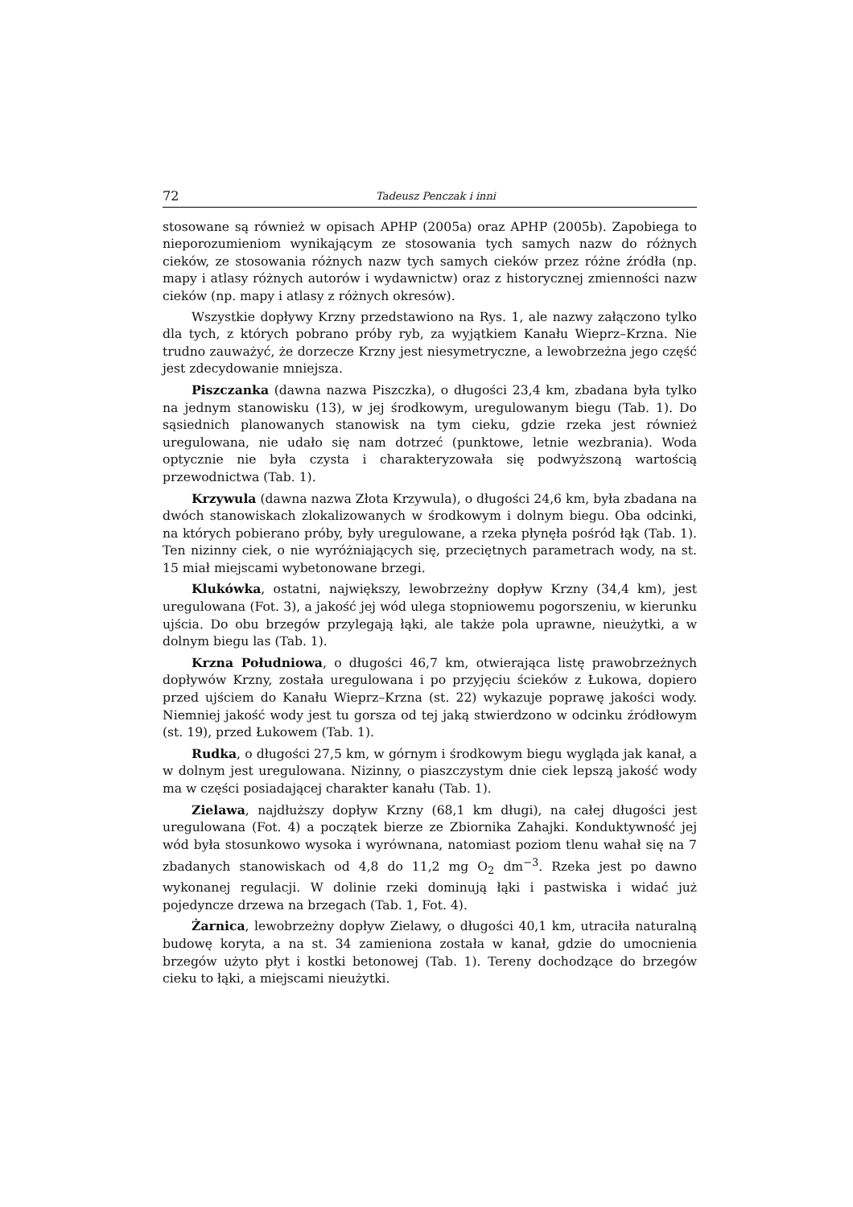72 Tadeusz Penczak i inni
stosowane są również w opisach APHP (2005a) oraz APHP (2005b). Zapobiega to nieporozumieniom wynikającym ze stosowania tych samych nazw do różnych cieków, ze stosowania różnych nazw tych samych cieków przez różne źródła (np. mapy i atlasy różnych autorów i wydawnictw) oraz z historycznej zmienności nazw cieków (np. mapy i atlasy z różnych okresów).
Wszystkie dopływy Krzny przedstawiono na Rys. 1, ale nazwy załączono tylko dla tych, z których pobrano próby ryb, za wyjątkiem Kanału Wieprz–Krzna. Nie trudno zauważyć, że dorzecze Krzny jest niesymetryczne, a lewobrzeżna jego część jest zdecydowanie mniejsza.
Piszczanka (dawna nazwa Piszczka), o długości 23,4 km, zbadana była tylko na jednym stanowisku (13), w jej środkowym, uregulowanym biegu (Tab. 1). Do sąsiednich planowanych stanowisk na tym cieku, gdzie rzeka jest również uregulowana, nie udało się nam dotrzeć (punktowe, letnie wezbrania). Woda optycznie nie była czysta i charakteryzowała się podwyższoną wartością przewodnictwa (Tab. 1).
Krzywula (dawna nazwa Złota Krzywula), o długości 24,6 km, była zbadana na dwóch stanowiskach zlokalizowanych w środkowym i dolnym biegu. Oba odcinki, na których pobierano próby, były uregulowane, a rzeka płynęła pośród łąk (Tab. 1). Ten nizinny ciek, o nie wyróżniających się, przeciętnych parametrach wody, na st. 15 miał miejscami wybetonowane brzegi.
Klukówka, ostatni, największy, lewobrzeżny dopływ Krzny (34,4 km), jest uregulowana (Fot. 3), a jakość jej wód ulega stopniowemu pogorszeniu, w kierunku ujścia. Do obu brzegów przylegają łąki, ale także pola uprawne, nieużytki, a w dolnym biegu las (Tab. 1).
Krzna Południowa, o długości 46,7 km, otwierająca listę prawobrzeżnych dopływów Krzny, została uregulowana i po przyjęciu ścieków z Łukowa, dopiero przed ujściem do Kanału Wieprz–Krzna (st. 22) wykazuje poprawę jakości wody. Niemniej jakość wody jest tu gorsza od tej jaką stwierdzono w odcinku źródłowym (st. 19), przed Łukowem (Tab. 1).
Rudka, o długości 27,5 km, w górnym i środkowym biegu wygląda jak kanał, a w dolnym jest uregulowana. Nizinny, o piaszczystym dnie ciek lepszą jakość wody ma w części posiadającej charakter kanału (Tab. 1).
Zielawa, najdłuższy dopływ Krzny (68,1 km długi), na całej długości jest uregulowana (Fot. 4) a początek bierze ze Zbiornika Zahajki. Konduktywność jej wód była stosunkowo wysoka i wyrównana, natomiast poziom tlenu wahał się na 7 zbadanych stanowiskach od 4,8 do 11,2 mg O<sub>2</sub> dm<sup>−3</sup>. Rzeka jest po dawno wykonanej regulacji. W dolinie rzeki dominują łąki i pastwiska i widać już pojedyncze drzewa na brzegach (Tab. 1, Fot. 4).
Żarnica, lewobrzeżny dopływ Zielawy, o długości 40,1 km, utraciła naturalną budowę koryta, a na st. 34 zamieniona została w kanał, gdzie do umocnienia brzegów użyto płyt i kostki betonowej (Tab. 1). Tereny dochodzące do brzegów cieku to łąki, a miejscami nieużytki.